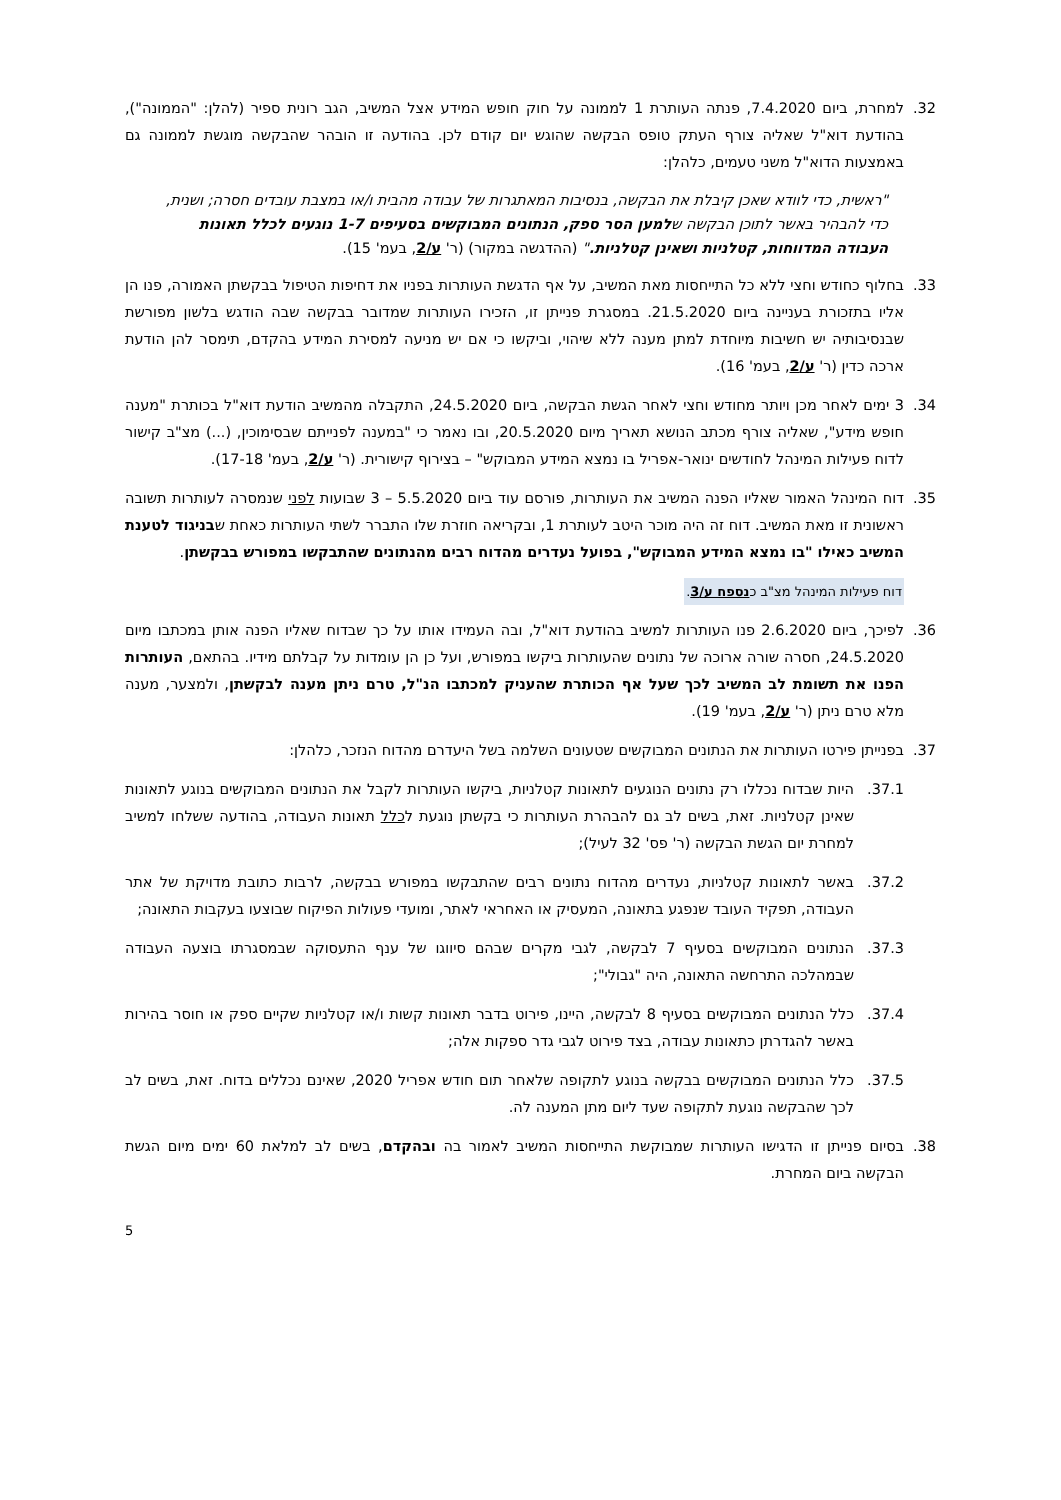32. למחרת, ביום 7.4.2020, פנתה העותרת 1 לממונה על חוק חופש המידע אצל המשיב, הגב רונית ספיר (להלן: "הממונה"), בהודעת דוא"ל שאליה צורף העתק טופס הבקשה שהוגש יום קודם לכן. בהודעה זו הובהר שהבקשה מוגשת לממונה גם באמצעות הדוא"ל משני טעמים, כלהלן:
"ראשית, כדי לוודא שאכן קיבלת את הבקשה, בנסיבות המאתגרות של עבודה מהבית ו/או במצבת עובדים חסרה; ושנית, כדי להבהיר באשר לתוכן הבקשה שלמען הסר ספק, הנתונים המבוקשים בסעיפים 1-7 נוגעים לכלל תאונות העבודה המדווחות, קטלניות ושאינן קטלניות." (ההדגשה במקור) (ר' ע/2, בעמ' 15).
33. בחלוף כחודש וחצי ללא כל התייחסות מאת המשיב, על אף הדגשת העותרות בפניו את דחיפות הטיפול בבקשתן האמורה, פנו הן אליו בתזכורת בעניינה ביום 21.5.2020. במסגרת פנייתן זו, הזכירו העותרות שמדובר בבקשה שבה הודגש בלשון מפורשת שבנסיבותיה יש חשיבות מיוחדת למתן מענה ללא שיהוי, וביקשו כי אם יש מניעה למסירת המידע בהקדם, תימסר להן הודעת ארכה כדין (ר' ע/2, בעמ' 16).
34. 3 ימים לאחר מכן ויותר מחודש וחצי לאחר הגשת הבקשה, ביום 24.5.2020, התקבלה מהמשיב הודעת דוא"ל בכותרת "מענה חופש מידע", שאליה צורף מכתב הנושא תאריך מיום 20.5.2020, ובו נאמר כי "במענה לפנייתם שבסימוכין, (...) מצ"ב קישור לדוח פעילות המינהל לחודשים ינואר-אפריל בו נמצא המידע המבוקש" – בצירוף קישורית. (ר' ע/2, בעמ' 17-18).
35. דוח המינהל האמור שאליו הפנה המשיב את העותרות, פורסם עוד ביום 5.5.2020 – 3 שבועות לפני שנמסרה לעותרות תשובה ראשונית זו מאת המשיב. דוח זה היה מוכר היטב לעותרת 1, ובקריאה חוזרת שלו התברר לשתי העותרות כאחת שבניגוד לטענת המשיב כאילו "בו נמצא המידע המבוקש", בפועל נעדרים מהדוח רבים מהנתונים שהתבקשו במפורש בבקשתן.
דוח פעילות המינהל מצ"ב כנספח ע/3.
36. לפיכך, ביום 2.6.2020 פנו העותרות למשיב בהודעת דוא"ל, ובה העמידו אותו על כך שבדוח שאליו הפנה אותן במכתבו מיום 24.5.2020, חסרה שורה ארוכה של נתונים שהעותרות ביקשו במפורש, ועל כן הן עומדות על קבלתם מידיו. בהתאם, העותרות הפנו את תשומת לב המשיב לכך שעל אף הכותרת שהעניק למכתבו הנ"ל, טרם ניתן מענה לבקשתן, ולמצער, מענה מלא טרם ניתן (ר' ע/2, בעמ' 19).
37. בפנייתן פירטו העותרות את הנתונים המבוקשים שטעונים השלמה בשל היעדרם מהדוח הנזכר, כלהלן:
37.1. היות שבדוח נכללו רק נתונים הנוגעים לתאונות קטלניות, ביקשו העותרות לקבל את הנתונים המבוקשים בנוגע לתאונות שאינן קטלניות. זאת, בשים לב גם להבהרת העותרות כי בקשתן נוגעת לכלל תאונות העבודה, בהודעה ששלחו למשיב למחרת יום הגשת הבקשה (ר' פס' 32 לעיל);
37.2. באשר לתאונות קטלניות, נעדרים מהדוח נתונים רבים שהתבקשו במפורש בבקשה, לרבות כתובת מדויקת של אתר העבודה, תפקיד העובד שנפגע בתאונה, המעסיק או האחראי לאתר, ומועדי פעולות הפיקוח שבוצעו בעקבות התאונה;
37.3. הנתונים המבוקשים בסעיף 7 לבקשה, לגבי מקרים שבהם סיווגו של ענף התעסוקה שבמסגרתו בוצעה העבודה שבמהלכה התרחשה התאונה, היה "גבולי";
37.4. כלל הנתונים המבוקשים בסעיף 8 לבקשה, היינו, פירוט בדבר תאונות קשות ו/או קטלניות שקיים ספק או חוסר בהירות באשר להגדרתן כתאונות עבודה, בצד פירוט לגבי גדר ספקות אלה;
37.5. כלל הנתונים המבוקשים בבקשה בנוגע לתקופה שלאחר תום חודש אפריל 2020, שאינם נכללים בדוח. זאת, בשים לב לכך שהבקשה נוגעת לתקופה שעד ליום מתן המענה לה.
38. בסיום פנייתן זו הדגישו העותרות שמבוקשת התייחסות המשיב לאמור בה ובהקדם, בשים לב למלאת 60 ימים מיום הגשת הבקשה ביום המחרת.
5